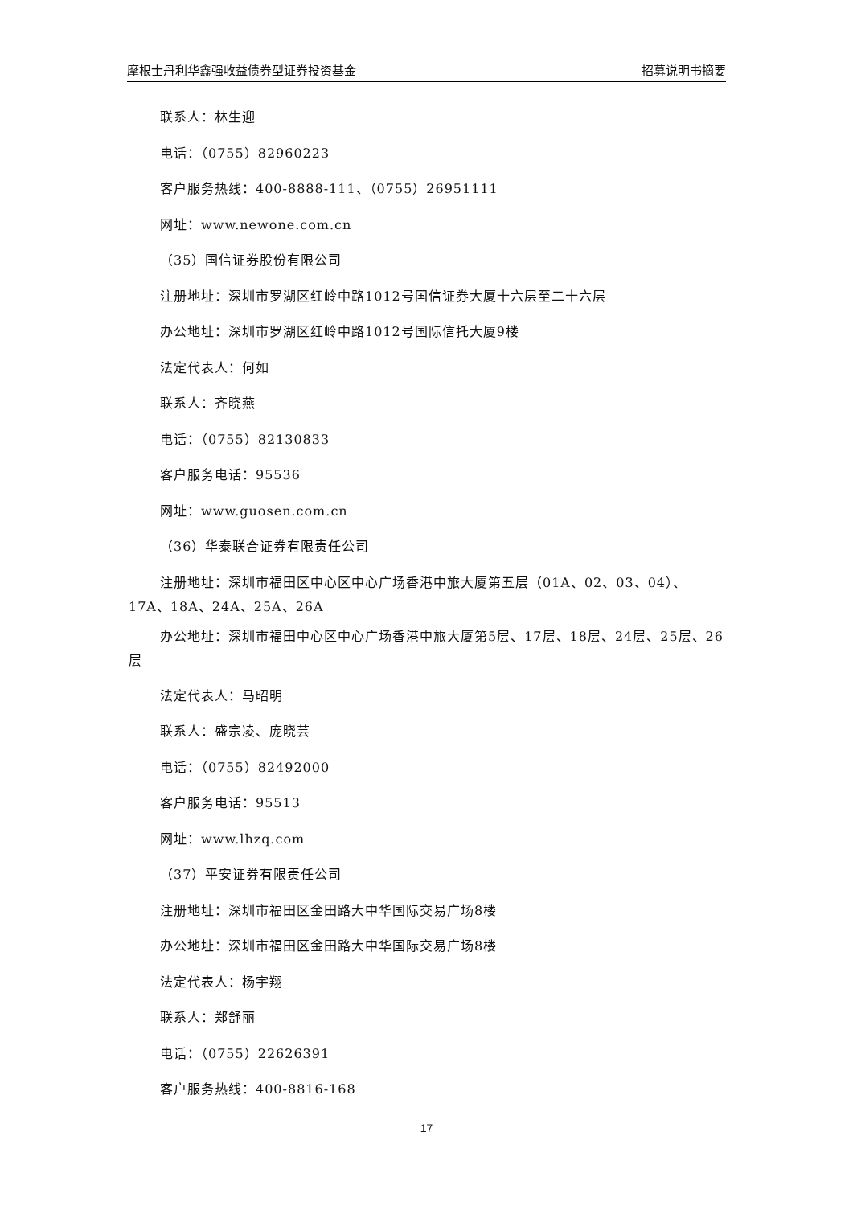摩根士丹利华鑫强收益债券型证券投资基金 招募说明书摘要
联系人：林生迎
电话：（0755）82960223
客户服务热线：400-8888-111、（0755）26951111
网址：www.newone.com.cn
（35）国信证券股份有限公司
注册地址：深圳市罗湖区红岭中路1012号国信证券大厦十六层至二十六层
办公地址：深圳市罗湖区红岭中路1012号国际信托大厦9楼
法定代表人：何如
联系人：齐晓燕
电话：（0755）82130833
客户服务电话：95536
网址：www.guosen.com.cn
（36）华泰联合证券有限责任公司
注册地址：深圳市福田区中心区中心广场香港中旅大厦第五层（01A、02、03、04）、17A、18A、24A、25A、26A
办公地址：深圳市福田中心区中心广场香港中旅大厦第5层、17层、18层、24层、25层、26层
法定代表人：马昭明
联系人：盛宗凌、庞晓芸
电话：（0755）82492000
客户服务电话：95513
网址：www.lhzq.com
（37）平安证券有限责任公司
注册地址：深圳市福田区金田路大中华国际交易广场8楼
办公地址：深圳市福田区金田路大中华国际交易广场8楼
法定代表人：杨宇翔
联系人：郑舒丽
电话：（0755）22626391
客户服务热线：400-8816-168
17